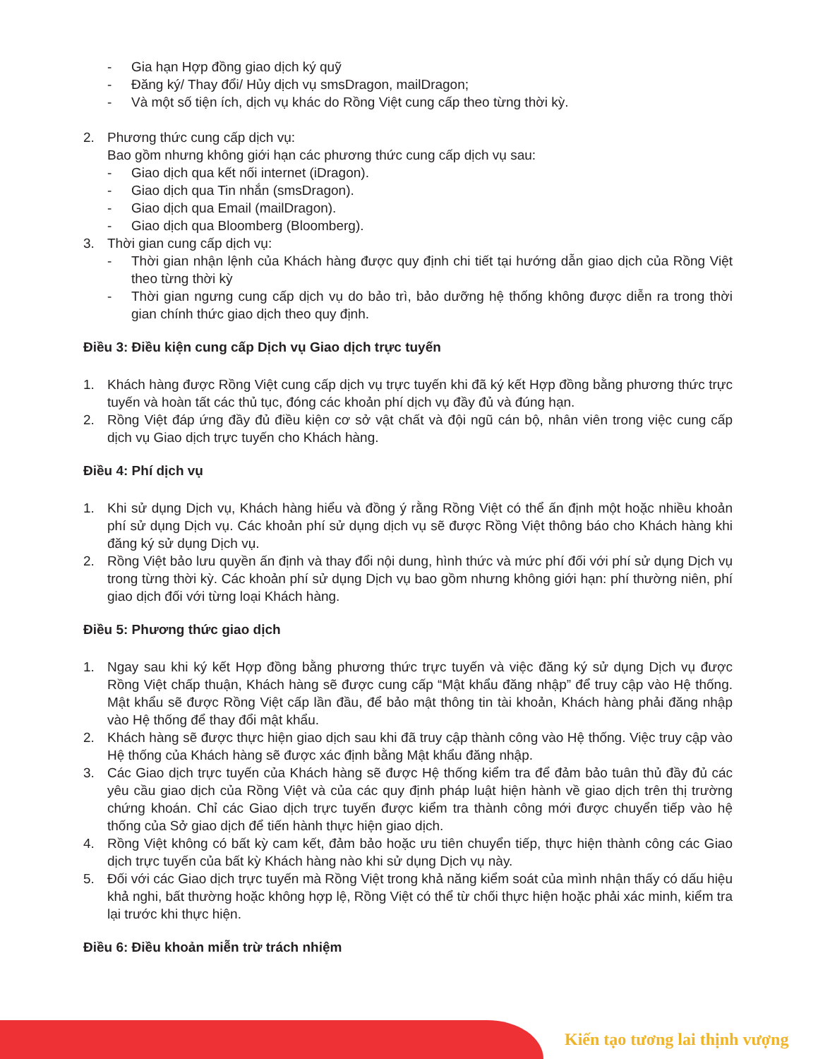- Gia hạn Hợp đồng giao dịch ký quỹ
- Đăng ký/ Thay đổi/ Hủy dịch vụ smsDragon, mailDragon;
- Và một số tiện ích, dịch vụ khác do Rồng Việt cung cấp theo từng thời kỳ.
2. Phương thức cung cấp dịch vụ:
Bao gồm nhưng không giới hạn các phương thức cung cấp dịch vụ sau:
- Giao dịch qua kết nối internet (iDragon).
- Giao dịch qua Tin nhắn (smsDragon).
- Giao dịch qua Email (mailDragon).
- Giao dịch qua Bloomberg (Bloomberg).
3. Thời gian cung cấp dịch vụ:
- Thời gian nhận lệnh của Khách hàng được quy định chi tiết tại hướng dẫn giao dịch của Rồng Việt theo từng thời kỳ
- Thời gian ngưng cung cấp dịch vụ do bảo trì, bảo dưỡng hệ thống không được diễn ra trong thời gian chính thức giao dịch theo quy định.
Điều 3: Điều kiện cung cấp Dịch vụ Giao dịch trực tuyến
1. Khách hàng được Rồng Việt cung cấp dịch vụ trực tuyến khi đã ký kết Hợp đồng bằng phương thức trực tuyến và hoàn tất các thủ tục, đóng các khoản phí dịch vụ đầy đủ và đúng hạn.
2. Rồng Việt đáp ứng đầy đủ điều kiện cơ sở vật chất và đội ngũ cán bộ, nhân viên trong việc cung cấp dịch vụ Giao dịch trực tuyến cho Khách hàng.
Điều 4: Phí dịch vụ
1. Khi sử dụng Dịch vụ, Khách hàng hiểu và đồng ý rằng Rồng Việt có thể ấn định một hoặc nhiều khoản phí sử dụng Dịch vụ. Các khoản phí sử dụng dịch vụ sẽ được Rồng Việt thông báo cho Khách hàng khi đăng ký sử dụng Dịch vụ.
2. Rồng Việt bảo lưu quyền ấn định và thay đổi nội dung, hình thức và mức phí đối với phí sử dụng Dịch vụ trong từng thời kỳ. Các khoản phí sử dụng Dịch vụ bao gồm nhưng không giới hạn: phí thường niên, phí giao dịch đối với từng loại Khách hàng.
Điều 5: Phương thức giao dịch
1. Ngay sau khi ký kết Hợp đồng bằng phương thức trực tuyến và việc đăng ký sử dụng Dịch vụ được Rồng Việt chấp thuận, Khách hàng sẽ được cung cấp “Mật khẩu đăng nhập” để truy cập vào Hệ thống. Mật khẩu sẽ được Rồng Việt cấp lần đầu, để bảo mật thông tin tài khoản, Khách hàng phải đăng nhập vào Hệ thống để thay đổi mật khẩu.
2. Khách hàng sẽ được thực hiện giao dịch sau khi đã truy cập thành công vào Hệ thống. Việc truy cập vào Hệ thống của Khách hàng sẽ được xác định bằng Mật khẩu đăng nhập.
3. Các Giao dịch trực tuyến của Khách hàng sẽ được Hệ thống kiểm tra để đảm bảo tuân thủ đầy đủ các yêu cầu giao dịch của Rồng Việt và của các quy định pháp luật hiện hành về giao dịch trên thị trường chứng khoán. Chỉ các Giao dịch trực tuyến được kiểm tra thành công mới được chuyển tiếp vào hệ thống của Sở giao dịch để tiến hành thực hiện giao dịch.
4. Rồng Việt không có bất kỳ cam kết, đảm bảo hoặc ưu tiên chuyển tiếp, thực hiện thành công các Giao dịch trực tuyến của bất kỳ Khách hàng nào khi sử dụng Dịch vụ này.
5. Đối với các Giao dịch trực tuyến mà Rồng Việt trong khả năng kiểm soát của mình nhận thấy có dấu hiệu khả nghi, bất thường hoặc không hợp lệ, Rồng Việt có thể từ chối thực hiện hoặc phải xác minh, kiểm tra lại trước khi thực hiện.
Điều 6: Điều khoản miễn trừ trách nhiệm
Kiến tạo tương lai thịnh vượng